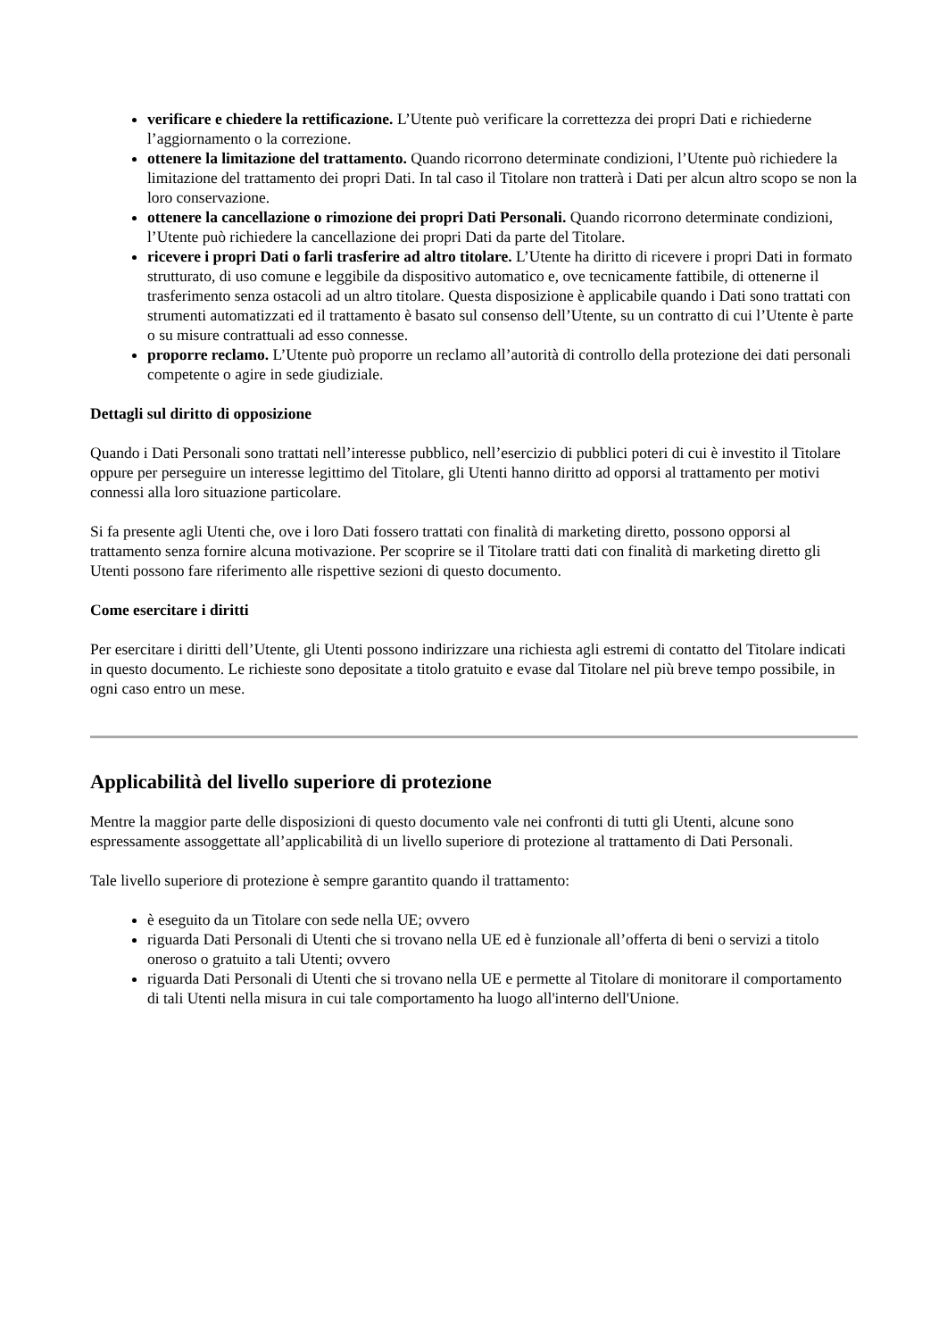verificare e chiedere la rettificazione. L’Utente può verificare la correttezza dei propri Dati e richiederne l’aggiornamento o la correzione.
ottenere la limitazione del trattamento. Quando ricorrono determinate condizioni, l’Utente può richiedere la limitazione del trattamento dei propri Dati. In tal caso il Titolare non tratterà i Dati per alcun altro scopo se non la loro conservazione.
ottenere la cancellazione o rimozione dei propri Dati Personali. Quando ricorrono determinate condizioni, l’Utente può richiedere la cancellazione dei propri Dati da parte del Titolare.
ricevere i propri Dati o farli trasferire ad altro titolare. L’Utente ha diritto di ricevere i propri Dati in formato strutturato, di uso comune e leggibile da dispositivo automatico e, ove tecnicamente fattibile, di ottenerne il trasferimento senza ostacoli ad un altro titolare. Questa disposizione è applicabile quando i Dati sono trattati con strumenti automatizzati ed il trattamento è basato sul consenso dell’Utente, su un contratto di cui l’Utente è parte o su misure contrattuali ad esso connesse.
proporre reclamo. L’Utente può proporre un reclamo all’autorità di controllo della protezione dei dati personali competente o agire in sede giudiziale.
Dettagli sul diritto di opposizione
Quando i Dati Personali sono trattati nell’interesse pubblico, nell’esercizio di pubblici poteri di cui è investito il Titolare oppure per perseguire un interesse legittimo del Titolare, gli Utenti hanno diritto ad opporsi al trattamento per motivi connessi alla loro situazione particolare.
Si fa presente agli Utenti che, ove i loro Dati fossero trattati con finalità di marketing diretto, possono opporsi al trattamento senza fornire alcuna motivazione. Per scoprire se il Titolare tratti dati con finalità di marketing diretto gli Utenti possono fare riferimento alle rispettive sezioni di questo documento.
Come esercitare i diritti
Per esercitare i diritti dell’Utente, gli Utenti possono indirizzare una richiesta agli estremi di contatto del Titolare indicati in questo documento. Le richieste sono depositate a titolo gratuito e evase dal Titolare nel più breve tempo possibile, in ogni caso entro un mese.
Applicabilità del livello superiore di protezione
Mentre la maggior parte delle disposizioni di questo documento vale nei confronti di tutti gli Utenti, alcune sono espressamente assoggettate all’applicabilità di un livello superiore di protezione al trattamento di Dati Personali.
Tale livello superiore di protezione è sempre garantito quando il trattamento:
è eseguito da un Titolare con sede nella UE; ovvero
riguarda Dati Personali di Utenti che si trovano nella UE ed è funzionale all’offerta di beni o servizi a titolo oneroso o gratuito a tali Utenti; ovvero
riguarda Dati Personali di Utenti che si trovano nella UE e permette al Titolare di monitorare il comportamento di tali Utenti nella misura in cui tale comportamento ha luogo all'interno dell'Unione.